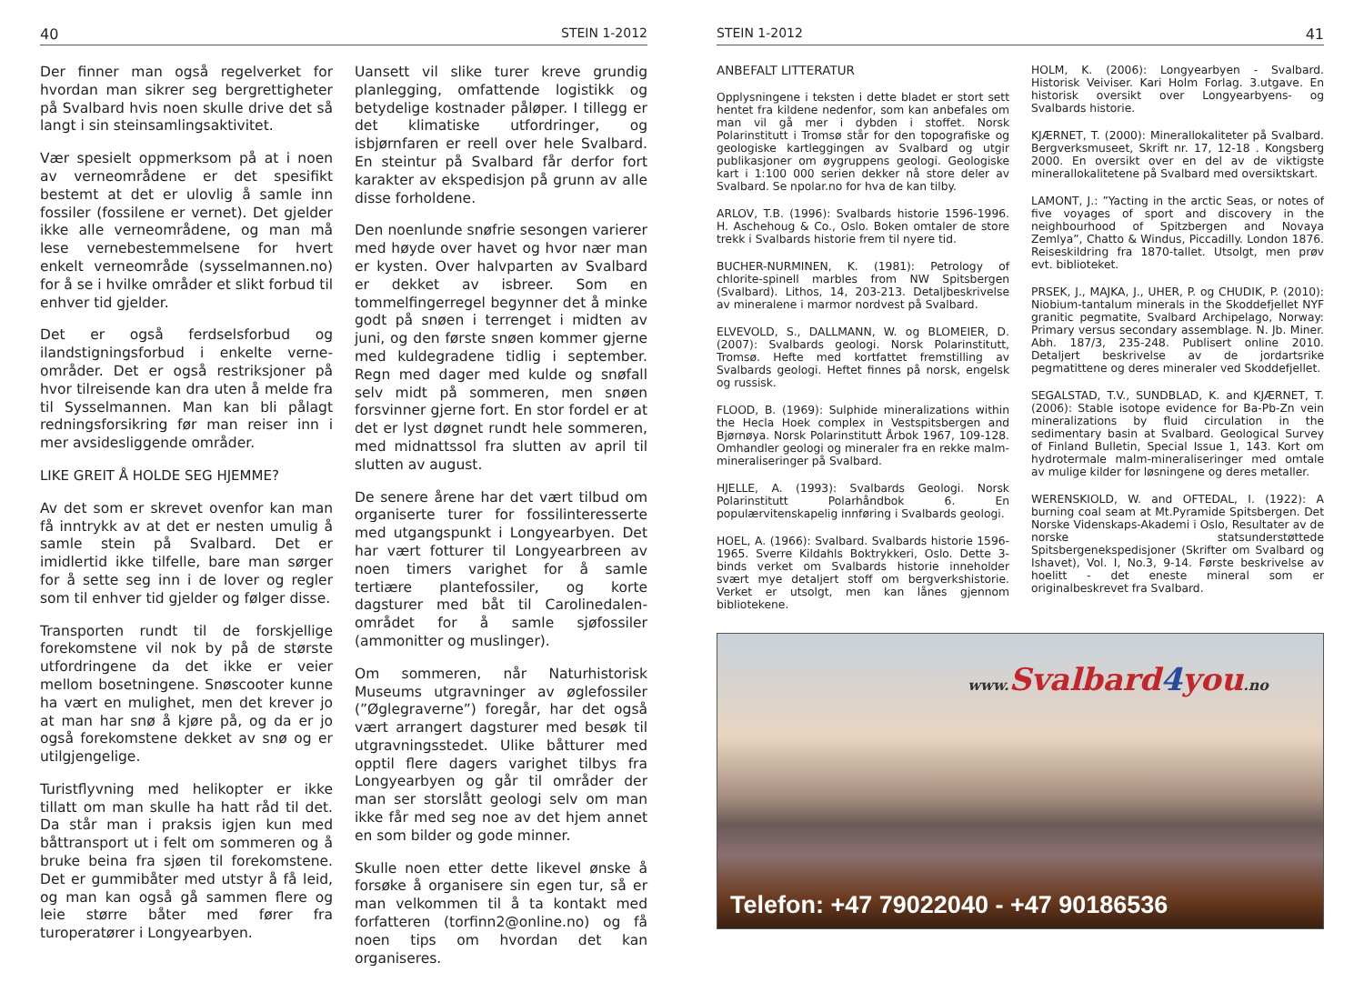40 STEIN 1-2012
Der finner man også regelverket for hvordan man sikrer seg bergrettigheter på Svalbard hvis noen skulle drive det så langt i sin steinsamlingsaktivitet.
Vær spesielt oppmerksom på at i noen av verneområdene er det spesifikt bestemt at det er ulovlig å samle inn fossiler (fossilene er vernet). Det gjelder ikke alle verneområdene, og man må lese vernebestemmelsene for hvert enkelt verneområde (sysselmannen.no) for å se i hvilke områder et slikt forbud til enhver tid gjelder.
Det er også ferdselsforbud og ilandstigningsforbud i enkelte verne-områder. Det er også restriksjoner på hvor tilreisende kan dra uten å melde fra til Sysselmannen. Man kan bli pålagt redningsforsikring før man reiser inn i mer avsidesliggende områder.
LIKE GREIT Å HOLDE SEG HJEMME?
Av det som er skrevet ovenfor kan man få inntrykk av at det er nesten umulig å samle stein på Svalbard. Det er imidlertid ikke tilfelle, bare man sørger for å sette seg inn i de lover og regler som til enhver tid gjelder og følger disse.
Transporten rundt til de forskjellige forekomstene vil nok by på de største utfordringene da det ikke er veier mellom bosetningene. Snøscooter kunne ha vært en mulighet, men det krever jo at man har snø å kjøre på, og da er jo også forekomstene dekket av snø og er utilgjengelige.
Turistflyvning med helikopter er ikke tillatt om man skulle ha hatt råd til det. Da står man i praksis igjen kun med båttransport ut i felt om sommeren og å bruke beina fra sjøen til forekomstene. Det er gummibåter med utstyr å få leid, og man kan også gå sammen flere og leie større båter med fører fra turoperatører i Longyearbyen.
Uansett vil slike turer kreve grundig planlegging, omfattende logistikk og betydelige kostnader påløper. I tillegg er det klimatiske utfordringer, og isbjørnfaren er reell over hele Svalbard. En steintur på Svalbard får derfor fort karakter av ekspedisjon på grunn av alle disse forholdene.
Den noenlunde snøfrie sesongen varierer med høyde over havet og hvor nær man er kysten. Over halvparten av Svalbard er dekket av isbreer. Som en tommelfingerregel begynner det å minke godt på snøen i terrenget i midten av juni, og den første snøen kommer gjerne med kuldegradene tidlig i september. Regn med dager med kulde og snøfall selv midt på sommeren, men snøen forsvinner gjerne fort. En stor fordel er at det er lyst døgnet rundt hele sommeren, med midnattssol fra slutten av april til slutten av august.
De senere årene har det vært tilbud om organiserte turer for fossilinteresserte med utgangspunkt i Longyearbyen. Det har vært fotturer til Longyearbreen av noen timers varighet for å samle tertiære plantefossiler, og korte dagsturer med båt til Carolinedalen-området for å samle sjøfossiler (ammonitter og muslinger).
Om sommeren, når Naturhistorisk Museums utgravninger av øglefossiler (”Øglegraverne”) foregår, har det også vært arrangert dagsturer med besøk til utgravningsstedet. Ulike båtturer med opptil flere dagers varighet tilbys fra Longyearbyen og går til områder der man ser storslått geologi selv om man ikke får med seg noe av det hjem annet en som bilder og gode minner.
Skulle noen etter dette likevel ønske å forsøke å organisere sin egen tur, så er man velkommen til å ta kontakt med forfatteren (torfinn2@online.no) og få noen tips om hvordan det kan organiseres.
STEIN 1-2012 41
ANBEFALT LITTERATUR
Opplysningene i teksten i dette bladet er stort sett hentet fra kildene nedenfor, som kan anbefales om man vil gå mer i dybden i stoffet. Norsk Polarinstitutt i Tromsø står for den topografiske og geologiske kartleggingen av Svalbard og utgir publikasjoner om øygruppens geologi. Geologiske kart i 1:100 000 serien dekker nå store deler av Svalbard. Se npolar.no for hva de kan tilby.
ARLOV, T.B. (1996): Svalbards historie 1596-1996. H. Aschehoug & Co., Oslo. Boken omtaler de store trekk i Svalbards historie frem til nyere tid.
BUCHER-NURMINEN, K. (1981): Petrology of chlorite-spinell marbles from NW Spitsbergen (Svalbard). Lithos, 14, 203-213. Detaljbeskrivelse av mineralene i marmor nordvest på Svalbard.
ELVEVOLD, S., DALLMANN, W. og BLOMEIER, D. (2007): Svalbards geologi. Norsk Polarinstitutt, Tromsø. Hefte med kortfattet fremstilling av Svalbards geologi. Heftet finnes på norsk, engelsk og russisk.
FLOOD, B. (1969): Sulphide mineralizations within the Hecla Hoek complex in Vestspitsbergen and Bjørnøya. Norsk Polarinstitutt Årbok 1967, 109-128. Omhandler geologi og mineraler fra en rekke malm-mineraliseringer på Svalbard.
HJELLE, A. (1993): Svalbards Geologi. Norsk Polarinstitutt Polarhåndbok 6. En populærvitenskapelig innføring i Svalbards geologi.
HOEL, A. (1966): Svalbard. Svalbards historie 1596-1965. Sverre Kildahls Boktrykkeri, Oslo. Dette 3-binds verket om Svalbards historie inneholder svært mye detaljert stoff om bergverkshistorie. Verket er utsolgt, men kan lånes gjennom bibliotekene.
HOLM, K. (2006): Longyearbyen - Svalbard. Historisk Veiviser. Kari Holm Forlag. 3.utgave. En historisk oversikt over Longyearbyens- og Svalbards historie.
KJÆRNET, T. (2000): Minerallokaliteter på Svalbard. Bergverksmuseet, Skrift nr. 17, 12-18 . Kongsberg 2000. En oversikt over en del av de viktigste minerallokalitetene på Svalbard med oversiktskart.
LAMONT, J.: ”Yacting in the arctic Seas, or notes of five voyages of sport and discovery in the neighbourhood of Spitzbergen and Novaya Zemlya”, Chatto & Windus, Piccadilly. London 1876. Reiseskildring fra 1870-tallet. Utsolgt, men prøv evt. biblioteket.
PRSEK, J., MAJKA, J., UHER, P. og CHUDIK, P. (2010): Niobium-tantalum minerals in the Skoddefjellet NYF granitic pegmatite, Svalbard Archipelago, Norway: Primary versus secondary assemblage. N. Jb. Miner. Abh. 187/3, 235-248. Publisert online 2010. Detaljert beskrivelse av de jordartsrike pegmatittene og deres mineraler ved Skoddefjellet.
SEGALSTAD, T.V., SUNDBLAD, K. and KJÆRNET, T. (2006): Stable isotope evidence for Ba-Pb-Zn vein mineralizations by fluid circulation in the sedimentary basin at Svalbard. Geological Survey of Finland Bulletin, Special Issue 1, 143. Kort om hydrotermale malm-mineraliseringer med omtale av mulige kilder for løsningene og deres metaller.
WERENSKIOLD, W. and OFTEDAL, I. (1922): A burning coal seam at Mt.Pyramide Spitsbergen. Det Norske Videnskaps-Akademi i Oslo, Resultater av de norske statsunderstøttede Spitsbergenekspedisjoner (Skrifter om Svalbard og Ishavet), Vol. I, No.3, 9-14. Første beskrivelse av hoelitt - det eneste mineral som er originalbeskrevet fra Svalbard.
www. Svalbard4you.no
Telefon: +47 79022040 - +47 90186536